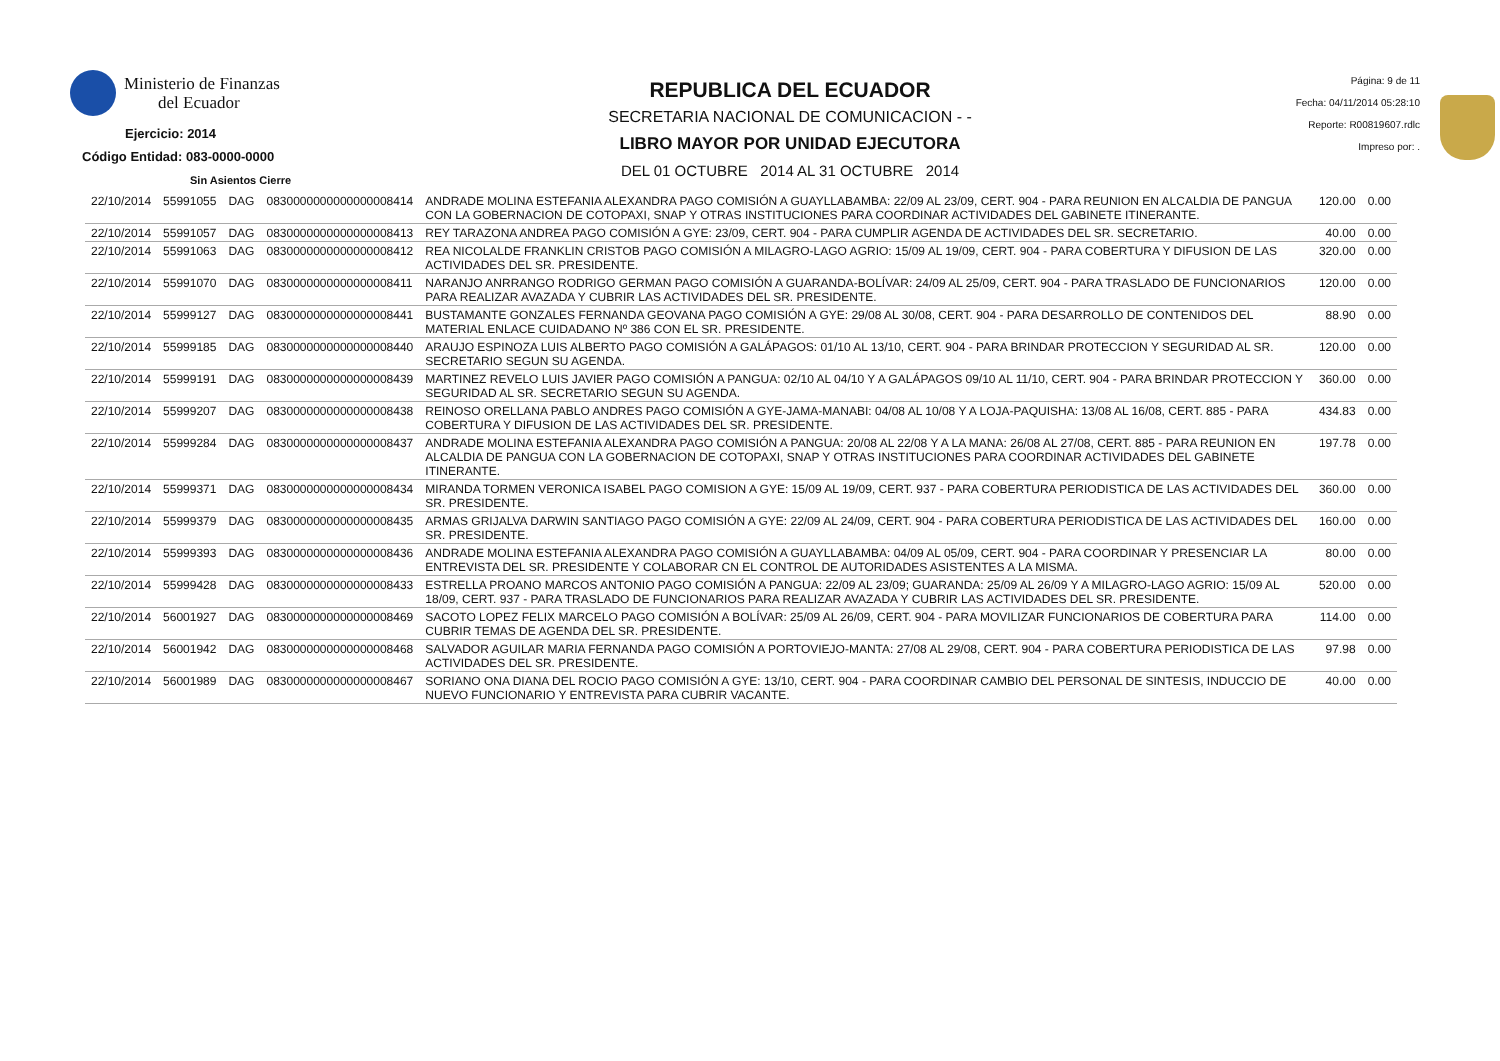Ministerio de Finanzas
del Ecuador
Ejercicio: 2014
Código Entidad: 083-0000-0000
Sin Asientos Cierre
REPUBLICA DEL ECUADOR
SECRETARIA NACIONAL DE COMUNICACION - -
LIBRO MAYOR POR UNIDAD EJECUTORA
DEL 01 OCTUBRE 2014 AL 31 OCTUBRE 2014
Página: 9 de 11
Fecha: 04/11/2014 05:28:10
Reporte: R00819607.rdlc
Impreso por: .
| 22/10/2014 | 55991055 | DAG | 0830000000000000008414 | ANDRADE MOLINA ESTEFANIA ALEXANDRA PAGO COMISIÓN A GUAYLLABAMBA: 22/09 AL 23/09, CERT. 904 - PARA REUNION EN ALCALDIA DE PANGUA CON LA GOBERNACION DE COTOPAXI, SNAP Y OTRAS INSTITUCIONES PARA COORDINAR ACTIVIDADES DEL GABINETE ITINERANTE. | 120.00 | 0.00 |
| 22/10/2014 | 55991057 | DAG | 0830000000000000008413 | REY TARAZONA ANDREA PAGO COMISIÓN A GYE: 23/09, CERT. 904 - PARA CUMPLIR AGENDA DE ACTIVIDADES DEL SR. SECRETARIO. | 40.00 | 0.00 |
| 22/10/2014 | 55991063 | DAG | 0830000000000000008412 | REA NICOLALDE FRANKLIN CRISTOB PAGO COMISIÓN A MILAGRO-LAGO AGRIO: 15/09 AL 19/09, CERT. 904 - PARA COBERTURA Y DIFUSION DE LAS ACTIVIDADES DEL SR. PRESIDENTE. | 320.00 | 0.00 |
| 22/10/2014 | 55991070 | DAG | 0830000000000000008411 | NARANJO ANRRANGO RODRIGO GERMAN PAGO COMISIÓN A GUARANDA-BOLÍVAR: 24/09 AL 25/09, CERT. 904 - PARA TRASLADO DE FUNCIONARIOS PARA REALIZAR AVAZADA Y CUBRIR LAS ACTIVIDADES DEL SR. PRESIDENTE. | 120.00 | 0.00 |
| 22/10/2014 | 55999127 | DAG | 0830000000000000008441 | BUSTAMANTE GONZALES FERNANDA GEOVANA PAGO COMISIÓN A GYE: 29/08 AL 30/08, CERT. 904 - PARA DESARROLLO DE CONTENIDOS DEL MATERIAL ENLACE CUIDADANO Nº 386 CON EL SR. PRESIDENTE. | 88.90 | 0.00 |
| 22/10/2014 | 55999185 | DAG | 0830000000000000008440 | ARAUJO ESPINOZA LUIS ALBERTO PAGO COMISIÓN A GALÁPAGOS: 01/10 AL 13/10, CERT. 904 - PARA BRINDAR PROTECCION Y SEGURIDAD AL SR. SECRETARIO SEGUN SU AGENDA. | 120.00 | 0.00 |
| 22/10/2014 | 55999191 | DAG | 0830000000000000008439 | MARTINEZ REVELO LUIS JAVIER PAGO COMISIÓN A PANGUA: 02/10 AL 04/10 Y A GALÁPAGOS 09/10 AL 11/10, CERT. 904 - PARA BRINDAR PROTECCION Y SEGURIDAD AL SR. SECRETARIO SEGUN SU AGENDA. | 360.00 | 0.00 |
| 22/10/2014 | 55999207 | DAG | 0830000000000000008438 | REINOSO ORELLANA PABLO ANDRES PAGO COMISIÓN A GYE-JAMA-MANABI: 04/08 AL 10/08 Y A LOJA-PAQUISHA: 13/08 AL 16/08, CERT. 885 - PARA COBERTURA Y DIFUSION DE LAS ACTIVIDADES DEL SR. PRESIDENTE. | 434.83 | 0.00 |
| 22/10/2014 | 55999284 | DAG | 0830000000000000008437 | ANDRADE MOLINA ESTEFANIA ALEXANDRA PAGO COMISIÓN A PANGUA: 20/08 AL 22/08 Y A LA MANA: 26/08 AL 27/08, CERT. 885 - PARA REUNION EN ALCALDIA DE PANGUA CON LA GOBERNACION DE COTOPAXI, SNAP Y OTRAS INSTITUCIONES PARA COORDINAR ACTIVIDADES DEL GABINETE ITINERANTE. | 197.78 | 0.00 |
| 22/10/2014 | 55999371 | DAG | 0830000000000000008434 | MIRANDA TORMEN VERONICA ISABEL PAGO COMISION A GYE: 15/09 AL 19/09, CERT. 937 - PARA COBERTURA PERIODISTICA DE LAS ACTIVIDADES DEL SR. PRESIDENTE. | 360.00 | 0.00 |
| 22/10/2014 | 55999379 | DAG | 0830000000000000008435 | ARMAS GRIJALVA DARWIN SANTIAGO PAGO COMISIÓN A GYE: 22/09 AL 24/09, CERT. 904 - PARA COBERTURA PERIODISTICA DE LAS ACTIVIDADES DEL SR. PRESIDENTE. | 160.00 | 0.00 |
| 22/10/2014 | 55999393 | DAG | 0830000000000000008436 | ANDRADE MOLINA ESTEFANIA ALEXANDRA PAGO COMISIÓN A GUAYLLABAMBA: 04/09 AL 05/09, CERT. 904 - PARA COORDINAR Y PRESENCIAR LA ENTREVISTA DEL SR. PRESIDENTE Y COLABORAR CN EL CONTROL DE AUTORIDADES ASISTENTES A LA MISMA. | 80.00 | 0.00 |
| 22/10/2014 | 55999428 | DAG | 0830000000000000008433 | ESTRELLA PROANO MARCOS ANTONIO PAGO COMISIÓN A PANGUA: 22/09 AL 23/09; GUARANDA: 25/09 AL 26/09 Y A MILAGRO-LAGO AGRIO: 15/09 AL 18/09, CERT. 937 - PARA TRASLADO DE FUNCIONARIOS PARA REALIZAR AVAZADA Y CUBRIR LAS ACTIVIDADES DEL SR. PRESIDENTE. | 520.00 | 0.00 |
| 22/10/2014 | 56001927 | DAG | 0830000000000000008469 | SACOTO LOPEZ FELIX MARCELO PAGO COMISIÓN A BOLÍVAR: 25/09 AL 26/09, CERT. 904 - PARA MOVILIZAR FUNCIONARIOS DE COBERTURA PARA CUBRIR TEMAS DE AGENDA DEL SR. PRESIDENTE. | 114.00 | 0.00 |
| 22/10/2014 | 56001942 | DAG | 0830000000000000008468 | SALVADOR AGUILAR MARIA FERNANDA PAGO COMISIÓN A PORTOVIEJO-MANTA: 27/08 AL 29/08, CERT. 904 - PARA COBERTURA PERIODISTICA DE LAS ACTIVIDADES DEL SR. PRESIDENTE. | 97.98 | 0.00 |
| 22/10/2014 | 56001989 | DAG | 0830000000000000008467 | SORIANO ONA DIANA DEL ROCIO PAGO COMISIÓN A GYE: 13/10, CERT. 904 - PARA COORDINAR CAMBIO DEL PERSONAL DE SINTESIS, INDUCCIO DE NUEVO FUNCIONARIO Y ENTREVISTA PARA CUBRIR VACANTE. | 40.00 | 0.00 |